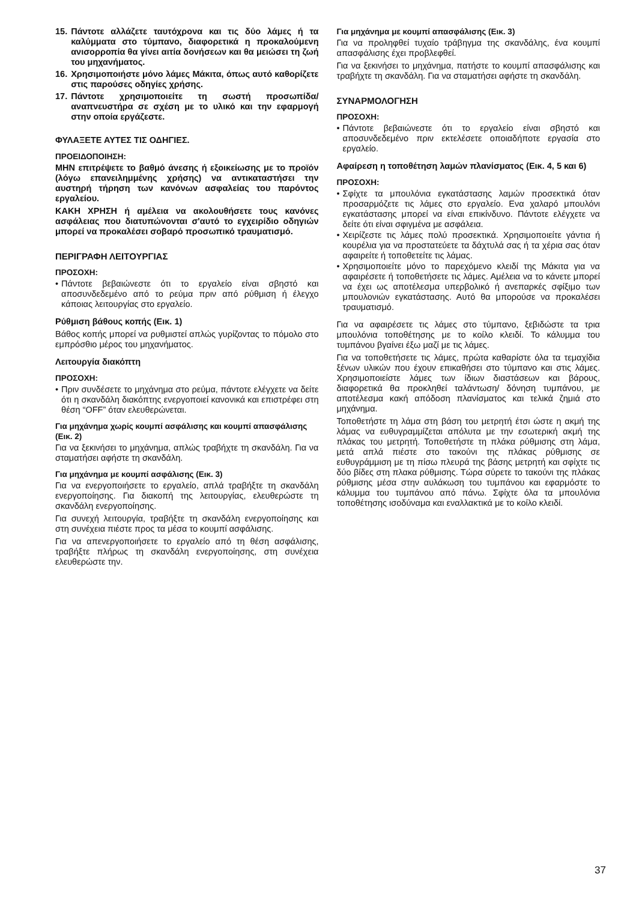15. Πάντοτε αλλάζετε ταυτόχρονα και τις δύο λάμες ή τα καλύμματα στο τύμπανο, διαφορετικά η προκαλούμενη ανισορροπία θα γίνει αιτία δονήσεων και θα μειώσει τη ζωή του μηχανήματος.
16. Χρησιμοποιήστε μόνο λάμες Μάκιτα, όπως αυτό καθορίζετε στις παρούσες οδηγίες χρήσης.
17. Πάντοτε χρησιμοποιείτε τη σωστή προσωπίδα/ αναπνευστήρα σε σχέση με το υλικό και την εφαρμογή στην οποία εργάζεστε.
ΦΥΛΑΞΕΤΕ ΑΥΤΕΣ ΤΙΣ ΟΔΗΓΙΕΣ.
ΠΡΟΕΙΔΟΠΟΙΗΣΗ:
ΜΗΝ επιτρέψετε το βαθμό άνεσης ή εξοικείωσης με το προϊόν (λόγω επανειλημμένης χρήσης) να αντικαταστήσει την αυστηρή τήρηση των κανόνων ασφαλείας του παρόντος εργαλείου.
ΚΑΚΗ ΧΡΗΣΗ ή αμέλεια να ακολουθήσετε τους κανόνες ασφάλειας που διατυπώνονται σ'αυτό το εγχειρίδιο οδηγιών μπορεί να προκαλέσει σοβαρό προσωπικό τραυματισμό.
ΠΕΡΙΓΡΑΦΗ ΛΕΙΤΟΥΡΓΙΑΣ
ΠΡΟΣΟΧΗ:
• Πάντοτε βεβαιώνεστε ότι το εργαλείο είναι σβηστό και αποσυνδεδεμένο από το ρεύμα πριν από ρύθμιση ή έλεγχο κάποιας λειτουργίας στο εργαλείο.
Ρύθμιση βάθους κοπής (Εικ. 1)
Βάθος κοπής μπορεί να ρυθμιστεί απλώς γυρίζοντας το πόμολο στο εμπρόσθιο μέρος του μηχανήματος.
Λειτουργία διακόπτη
ΠΡΟΣΟΧΗ:
• Πριν συνδέσετε το μηχάνημα στο ρεύμα, πάντοτε ελέγχετε να δείτε ότι η σκανδάλη διακόπτης ενεργοποιεί κανονικά και επιστρέφει στη θέση “OFF” όταν ελευθερώνεται.
Για μηχάνημα χωρίς κουμπί ασφάλισης και κουμπί απασφάλισης (Εικ. 2)
Για να ξεκινήσει το μηχάνημα, απλώς τραβήχτε τη σκανδάλη. Για να σταματήσει αφήστε τη σκανδάλη.
Για μηχάνημα με κουμπί ασφάλισης (Εικ. 3)
Για να ενεργοποιήσετε το εργαλείο, απλά τραβήξτε τη σκανδάλη ενεργοποίησης. Για διακοπή της λειτουργίας, ελευθερώστε τη σκανδάλη ενεργοποίησης.
Για συνεχή λειτουργία, τραβήξτε τη σκανδάλη ενεργοποίησης και στη συνέχεια πιέστε προς τα μέσα το κουμπί ασφάλισης.
Για να απενεργοποιήσετε το εργαλείο από τη θέση ασφάλισης, τραβήξτε πλήρως τη σκανδάλη ενεργοποίησης, στη συνέχεια ελευθερώστε την.
Για μηχάνημα με κουμπί απασφάλισης (Εικ. 3)
Για να προληφθεί τυχαίο τράβηγμα της σκανδάλης, ένα κουμπί απασφάλισης έχει προβλεφθεί.
Για να ξεκινήσει το μηχάνημα, πατήστε το κουμπί απασφάλισης και τραβήχτε τη σκανδάλη. Για να σταματήσει αφήστε τη σκανδάλη.
ΣΥΝΑΡΜΟΛΟΓΗΣΗ
ΠΡΟΣΟΧΗ:
• Πάντοτε βεβαιώνεστε ότι το εργαλείο είναι σβηστό και αποσυνδεδεμένο πριν εκτελέσετε οποιαδήποτε εργασία στο εργαλείο.
Αφαίρεση η τοποθέτηση λαμών πλανίσματος (Εικ. 4, 5 και 6)
ΠΡΟΣΟΧΗ:
• Σφίχτε τα μπουλόνια εγκατάστασης λαμών προσεκτικά όταν προσαρμόζετε τις λάμες στο εργαλείο. Ενα χαλαρό μπουλόνι εγκατάστασης μπορεί να είναι επικίνδυνο. Πάντοτε ελέγχετε να δείτε ότι είναι σφιγμένα με ασφάλεια.
• Χειρίζεστε τις λάμες πολύ προσεκτικά. Χρησιμοποιείτε γάντια ή κουρέλια για να προστατεύετε τα δάχτυλά σας ή τα χέρια σας όταν αφαιρείτε ή τοποθετείτε τις λάμας.
• Χρησιμοποιείτε μόνο το παρεχόμενο κλειδί της Μάκιτα για να αφαιρέσετε ή τοποθετήσετε τις λάμες. Αμέλεια να το κάνετε μπορεί να έχει ως αποτέλεσμα υπερβολικό ή ανεπαρκές σφίξιμο των μπουλονιών εγκατάστασης. Αυτό θα μπορούσε να προκαλέσει τραυματισμό.
Για να αφαιρέσετε τις λάμες στο τύμπανο, ξεβιδώστε τα τρια μπουλόνια τοποθέτησης με το κοίλο κλειδί. Το κάλυμμα του τυμπάνου βγαίνει έξω μαζί με τις λάμες.
Για να τοποθετήσετε τις λάμες, πρώτα καθαρίστε όλα τα τεμαχίδια ξένων υλικών που έχουν επικαθήσει στο τύμπανο και στις λάμες. Χρησιμοποιείστε λάμες των ίδιων διαστάσεων και βάρους, διαφορετικά θα προκληθεί ταλάντωση/ δόνηση τυμπάνου, με αποτέλεσμα κακή απόδοση πλανίσματος και τελικά ζημιά στο μηχάνημα.
Τοποθετήστε τη λάμα στη βάση του μετρητή έτσι ώστε η ακμή της λάμας να ευθυγραμμίζεται απόλυτα με την εσωτερική ακμή της πλάκας του μετρητή. Τοποθετήστε τη πλάκα ρύθμισης στη λάμα, μετά απλά πιέστε στο τακούνι της πλάκας ρύθμισης σε ευθυγράμμιση με τη πίσω πλευρά της βάσης μετρητή και σφίχτε τις δύο βίδες στη πλακα ρύθμισης. Τώρα σύρετε το τακούνι της πλάκας ρύθμισης μέσα στην αυλάκωση του τυμπάνου και εφαρμόστε το κάλυμμα του τυμπάνου από πάνω. Σφίχτε όλα τα μπουλόνια τοποθέτησης ισοδύναμα και εναλλακτικά με το κοίλο κλειδί.
37